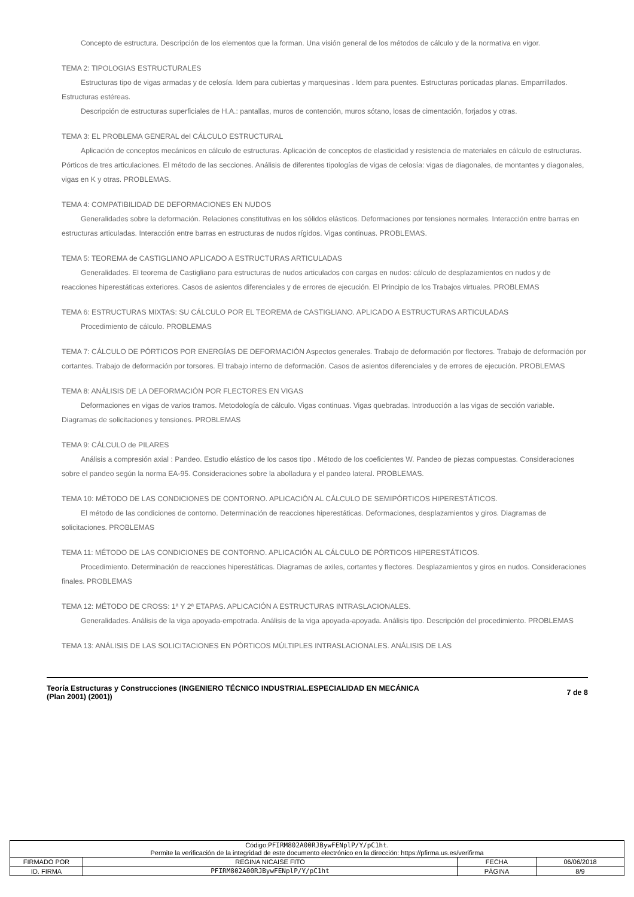Concepto de estructura. Descripción de los elementos que la forman. Una visión general de los métodos de cálculo y de la normativa en vigor.
TEMA 2: TIPOLOGIAS ESTRUCTURALES
Estructuras tipo de vigas armadas y de celosía. Idem para cubiertas y marquesinas . Idem para puentes. Estructuras porticadas planas. Emparrillados. Estructuras estéreas.
Descripción de estructuras superficiales de H.A.: pantallas, muros de contención, muros sótano, losas de cimentación, forjados y otras.
TEMA 3: EL PROBLEMA GENERAL del CÁLCULO ESTRUCTURAL
Aplicación de conceptos mecánicos en cálculo de estructuras. Aplicación de conceptos de elasticidad y resistencia de materiales en cálculo de estructuras. Pórticos de tres articulaciones. El método de las secciones. Análisis de diferentes tipologías de vigas de celosía: vigas de diagonales, de montantes y diagonales, vigas en K y otras. PROBLEMAS.
TEMA 4: COMPATIBILIDAD DE DEFORMACIONES EN NUDOS
Generalidades sobre la deformación. Relaciones constitutivas en los sólidos elásticos. Deformaciones por tensiones normales. Interacción entre barras en estructuras articuladas. Interacción entre barras en estructuras de nudos rígidos. Vigas continuas. PROBLEMAS.
TEMA 5: TEOREMA de CASTIGLIANO APLICADO A ESTRUCTURAS ARTICULADAS
Generalidades. El teorema de Castigliano para estructuras de nudos articulados con cargas en nudos: cálculo de desplazamientos en nudos y de reacciones hiperestáticas exteriores. Casos de asientos diferenciales y de errores de ejecución. El Principio de los Trabajos virtuales. PROBLEMAS
TEMA 6: ESTRUCTURAS MIXTAS: SU CÁLCULO POR EL TEOREMA de CASTIGLIANO. APLICADO A ESTRUCTURAS ARTICULADAS
Procedimiento de cálculo. PROBLEMAS
TEMA 7: CÁLCULO DE PÓRTICOS POR ENERGÍAS DE DEFORMACIÓN Aspectos generales. Trabajo de deformación por flectores. Trabajo de deformación por cortantes. Trabajo de deformación por torsores. El trabajo interno de deformación. Casos de asientos diferenciales y de errores de ejecución. PROBLEMAS
TEMA 8: ANÁLISIS DE LA DEFORMACIÓN POR FLECTORES EN VIGAS
Deformaciones en vigas de varios tramos. Metodología de cálculo. Vigas continuas. Vigas quebradas. Introducción a las vigas de sección variable. Diagramas de solicitaciones y tensiones. PROBLEMAS
TEMA 9: CÁLCULO de PILARES
Análisis a compresión axial : Pandeo. Estudio elástico de los casos tipo . Método de los coeficientes W. Pandeo de piezas compuestas. Consideraciones sobre el pandeo según la norma EA-95. Consideraciones sobre la abolladura y el pandeo lateral. PROBLEMAS.
TEMA 10: MÉTODO DE LAS CONDICIONES DE CONTORNO. APLICACIÓN AL CÁLCULO DE SEMIPÓRTICOS HIPERESTÁTICOS.
El método de las condiciones de contorno. Determinación de reacciones hiperestáticas. Deformaciones, desplazamientos y giros. Diagramas de solicitaciones. PROBLEMAS
TEMA 11: MÉTODO DE LAS CONDICIONES DE CONTORNO. APLICACIÓN AL CÁLCULO DE PÓRTICOS HIPERESTÁTICOS.
Procedimiento. Determinación de reacciones hiperestáticas. Diagramas de axiles, cortantes y flectores. Desplazamientos y giros en nudos. Consideraciones finales. PROBLEMAS
TEMA 12: MÉTODO DE CROSS: 1ª Y 2ª ETAPAS. APLICACIÓN A ESTRUCTURAS INTRASLACIONALES.
Generalidades. Análisis de la viga apoyada-empotrada. Análisis de la viga apoyada-apoyada. Análisis tipo. Descripción del procedimiento. PROBLEMAS
TEMA 13: ANÁLISIS DE LAS SOLICITACIONES EN PÓRTICOS MÚLTIPLES INTRASLACIONALES. ANÁLISIS DE LAS
Teoría Estructuras y Construcciones (INGENIERO TÉCNICO INDUSTRIAL.ESPECIALIDAD EN MECÁNICA (Plan 2001) (2001))
7 de 8
| Código: PFIRM802A00RJBywFENplP/Y/pC1ht . Permite la verificación de la integridad de este documento electrónico en la dirección: https://pfirma.us.es/verifirma | | | |
| FIRMADO POR | REGINA NICAISE FITO | FECHA | 06/06/2018 |
| ID. FIRMA | PFIRM802A00RJBywFENplP/Y/pC1ht | PÁGINA | 8/9 |